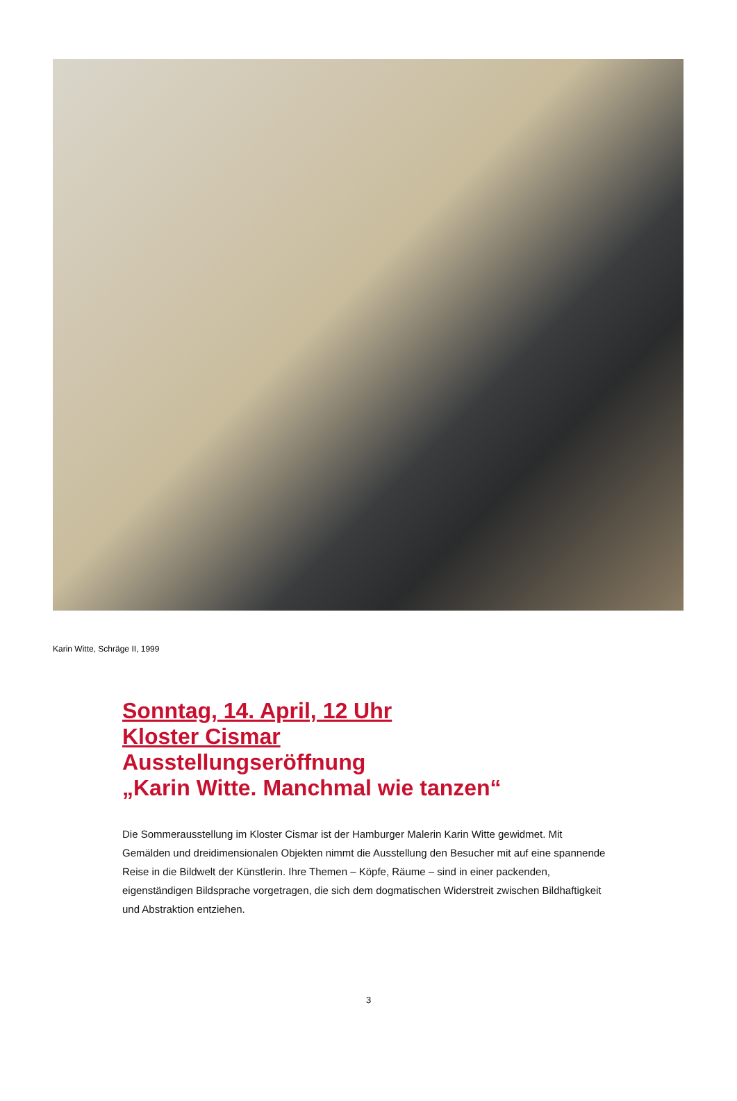Karin Witte, Schräge II, 1999
Sonntag, 14. April, 12 Uhr
Kloster Cismar
Ausstellungseröffnung
„Karin Witte. Manchmal wie tanzen“
Die Sommerausstellung im Kloster Cismar ist der Hamburger Malerin Karin Witte gewidmet. Mit Gemälden und dreidimensionalen Objekten nimmt die Ausstellung den Besucher mit auf eine spannende Reise in die Bildwelt der Künstlerin. Ihre Themen – Köpfe, Räume – sind in einer packenden, eigenständigen Bildsprache vorgetragen, die sich dem dogmatischen Widerstreit zwischen Bildhaftigkeit und Abstraktion entziehen.
3